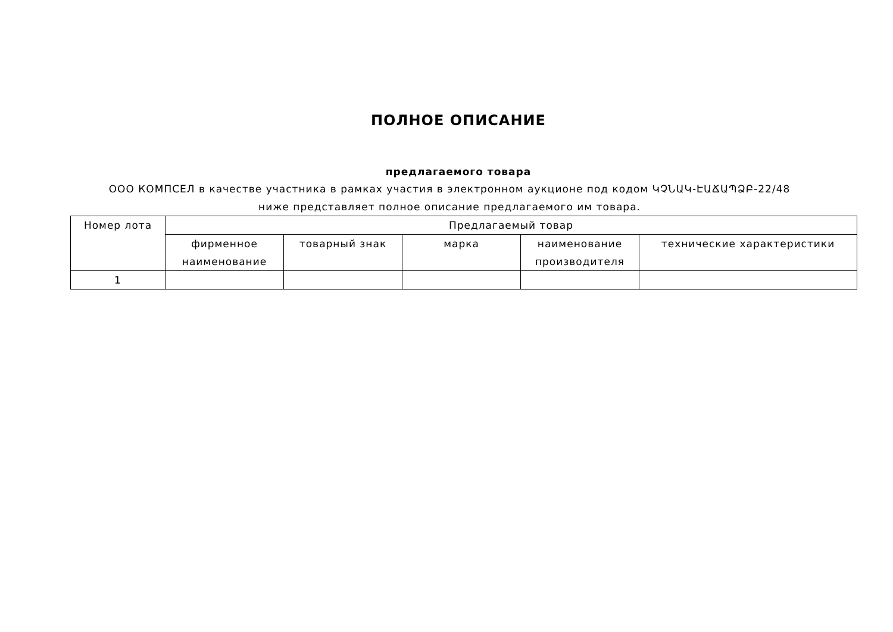ПОЛНОЕ ОПИСАНИЕ
предлагаемого товара
ООО КОМПСЕЛ в качестве участника в рамках участия в электронном аукционе под кодом ԿՉՆԱԿ-ԷԱՃԱՊՁԲ-22/48 ниже представляет полное описание предлагаемого им товара.
| Номер лота | Предлагаемый товар | | | | |
| --- | --- | --- | --- | --- | --- |
| | фирменное наименование | товарный знак | марка | наименование производителя | технические характеристики |
| 1 | | | | | |